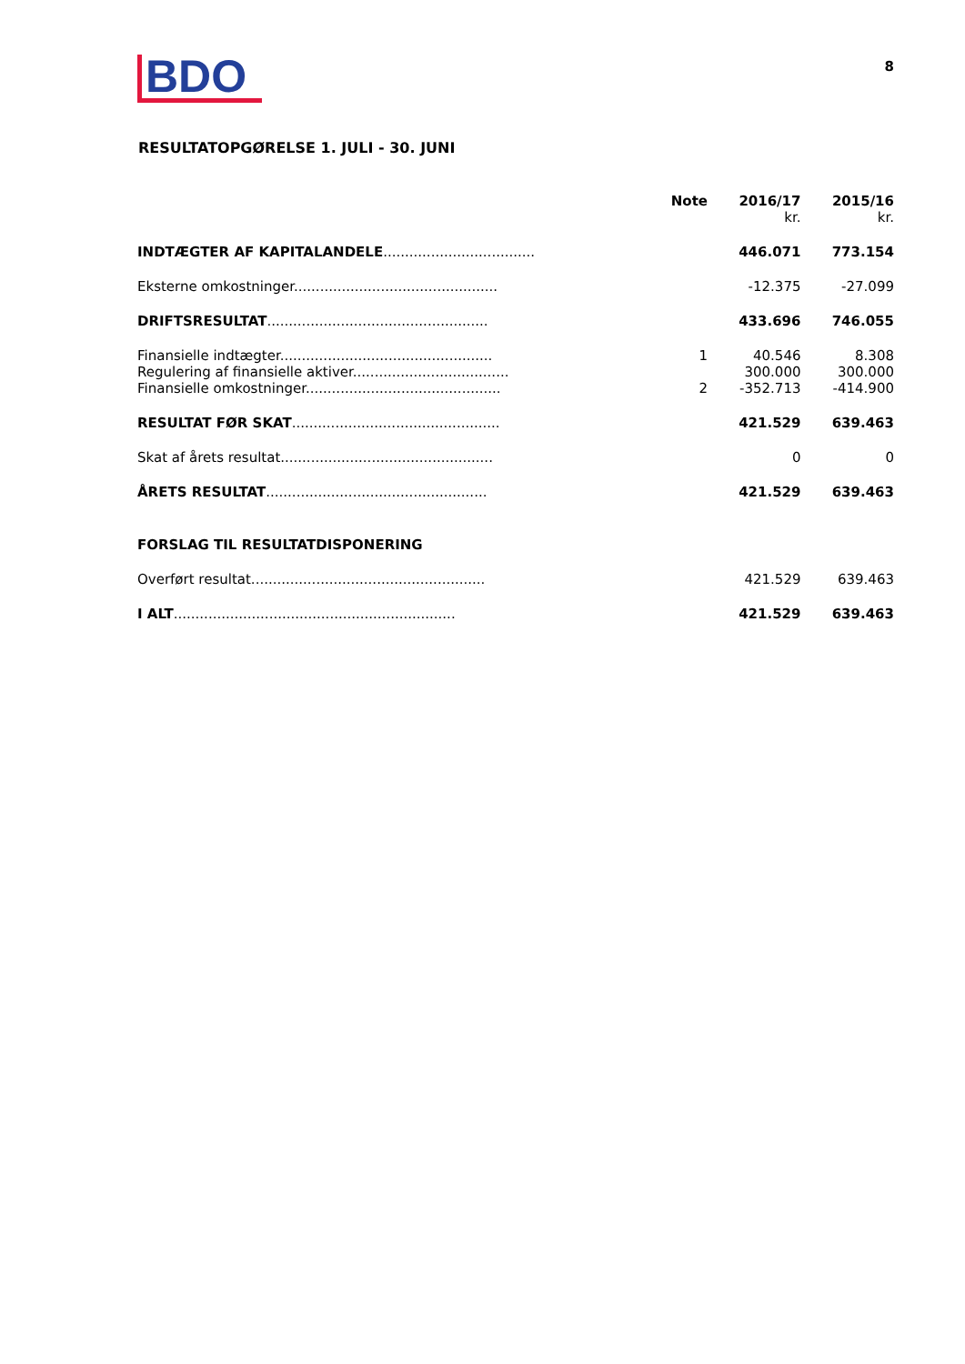BDO
8
RESULTATOPGØRELSE 1. JULI - 30. JUNI
| | Note | 2016/17 kr. | 2015/16 kr. |
| --- | --- | --- | --- |
| INDTÆGTER AF KAPITALANDELE ................................... | | 446.071 | 773.154 |
| Eksterne omkostninger............................................... | | -12.375 | -27.099 |
| DRIFTSRESULTAT ................................................... | | 433.696 | 746.055 |
| Finansielle indtægter................................................. | 1 | 40.546 | 8.308 |
| Regulering af finansielle aktiver.................................... | | 300.000 | 300.000 |
| Finansielle omkostninger............................................. | 2 | -352.713 | -414.900 |
| RESULTAT FØR SKAT ................................................ | | 421.529 | 639.463 |
| Skat af årets resultat................................................. | | 0 | 0 |
| ÅRETS RESULTAT ................................................... | | 421.529 | 639.463 |
| FORSLAG TIL RESULTATDISPONERING | | | |
| Overført resultat...................................................... | | 421.529 | 639.463 |
| I ALT ................................................................. | | 421.529 | 639.463 |